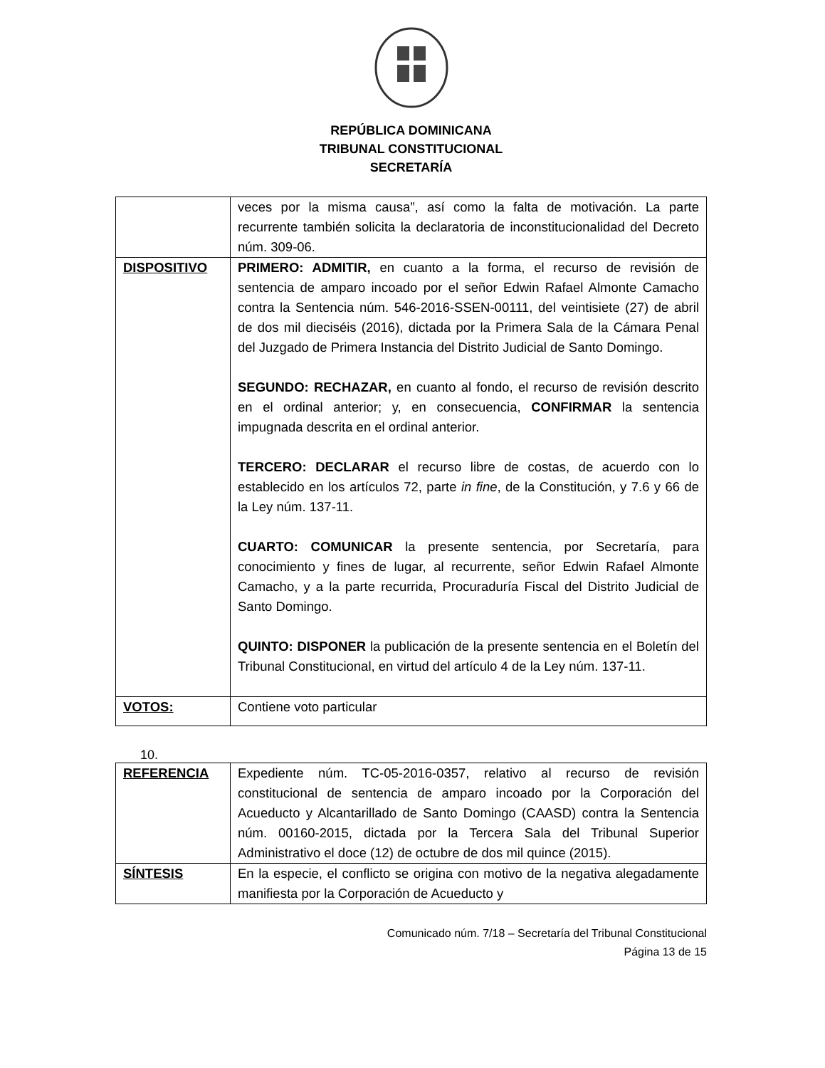REPÚBLICA DOMINICANA
TRIBUNAL CONSTITUCIONAL
SECRETARÍA
| | veces por la misma causa”, así como la falta de motivación. La parte recurrente también solicita la declaratoria de inconstitucionalidad del Decreto núm. 309-06. |
| DISPOSITIVO | PRIMERO: ADMITIR, en cuanto a la forma, el recurso de revisión de sentencia de amparo incoado por el señor Edwin Rafael Almonte Camacho contra la Sentencia núm. 546-2016-SSEN-00111, del veintisiete (27) de abril de dos mil dieciséis (2016), dictada por la Primera Sala de la Cámara Penal del Juzgado de Primera Instancia del Distrito Judicial de Santo Domingo. SEGUNDO: RECHAZAR, en cuanto al fondo, el recurso de revisión descrito en el ordinal anterior; y, en consecuencia, CONFIRMAR la sentencia impugnada descrita en el ordinal anterior. TERCERO: DECLARAR el recurso libre de costas, de acuerdo con lo establecido en los artículos 72, parte in fine , de la Constitución, y 7.6 y 66 de la Ley núm. 137-11. CUARTO: COMUNICAR la presente sentencia, por Secretaría, para conocimiento y fines de lugar, al recurrente, señor Edwin Rafael Almonte Camacho, y a la parte recurrida, Procuraduría Fiscal del Distrito Judicial de Santo Domingo. QUINTO: DISPONER la publicación de la presente sentencia en el Boletín del Tribunal Constitucional, en virtud del artículo 4 de la Ley núm. 137-11. |
| VOTOS: | Contiene voto particular |
10.
| REFERENCIA | Expediente núm. TC-05-2016-0357, relativo al recurso de revisión constitucional de sentencia de amparo incoado por la Corporación del Acueducto y Alcantarillado de Santo Domingo (CAASD) contra la Sentencia núm. 00160-2015, dictada por la Tercera Sala del Tribunal Superior Administrativo el doce (12) de octubre de dos mil quince (2015). |
| SÍNTESIS | En la especie, el conflicto se origina con motivo de la negativa alegadamente manifiesta por la Corporación de Acueducto y |
Comunicado núm. 7/18 – Secretaría del Tribunal Constitucional
Página 13 de 15